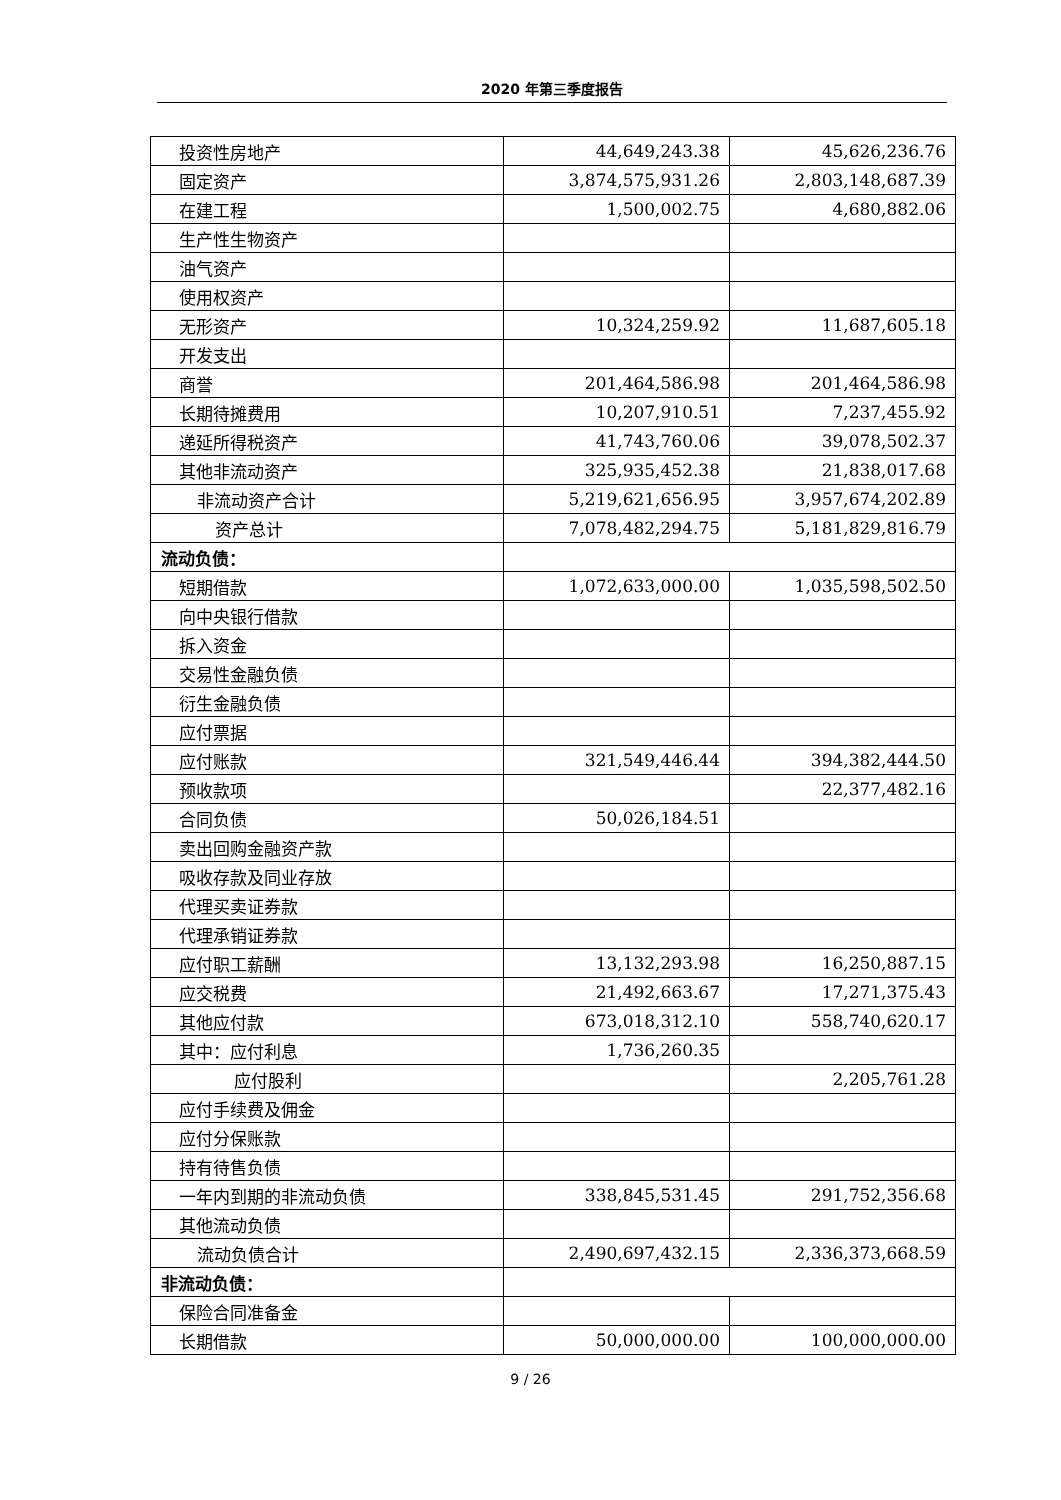2020 年第三季度报告
| 投资性房地产 | 44,649,243.38 | 45,626,236.76 |
| 固定资产 | 3,874,575,931.26 | 2,803,148,687.39 |
| 在建工程 | 1,500,002.75 | 4,680,882.06 |
| 生产性生物资产 | | |
| 油气资产 | | |
| 使用权资产 | | |
| 无形资产 | 10,324,259.92 | 11,687,605.18 |
| 开发支出 | | |
| 商誉 | 201,464,586.98 | 201,464,586.98 |
| 长期待摊费用 | 10,207,910.51 | 7,237,455.92 |
| 递延所得税资产 | 41,743,760.06 | 39,078,502.37 |
| 其他非流动资产 | 325,935,452.38 | 21,838,017.68 |
| 非流动资产合计 | 5,219,621,656.95 | 3,957,674,202.89 |
| 资产总计 | 7,078,482,294.75 | 5,181,829,816.79 |
| 流动负债： | | |
| 短期借款 | 1,072,633,000.00 | 1,035,598,502.50 |
| 向中央银行借款 | | |
| 拆入资金 | | |
| 交易性金融负债 | | |
| 衍生金融负债 | | |
| 应付票据 | | |
| 应付账款 | 321,549,446.44 | 394,382,444.50 |
| 预收款项 | | 22,377,482.16 |
| 合同负债 | 50,026,184.51 | |
| 卖出回购金融资产款 | | |
| 吸收存款及同业存放 | | |
| 代理买卖证券款 | | |
| 代理承销证券款 | | |
| 应付职工薪酬 | 13,132,293.98 | 16,250,887.15 |
| 应交税费 | 21,492,663.67 | 17,271,375.43 |
| 其他应付款 | 673,018,312.10 | 558,740,620.17 |
| 其中：应付利息 | 1,736,260.35 | |
| 应付股利 | | 2,205,761.28 |
| 应付手续费及佣金 | | |
| 应付分保账款 | | |
| 持有待售负债 | | |
| 一年内到期的非流动负债 | 338,845,531.45 | 291,752,356.68 |
| 其他流动负债 | | |
| 流动负债合计 | 2,490,697,432.15 | 2,336,373,668.59 |
| 非流动负债： | | |
| 保险合同准备金 | | |
| 长期借款 | 50,000,000.00 | 100,000,000.00 |
9 / 26